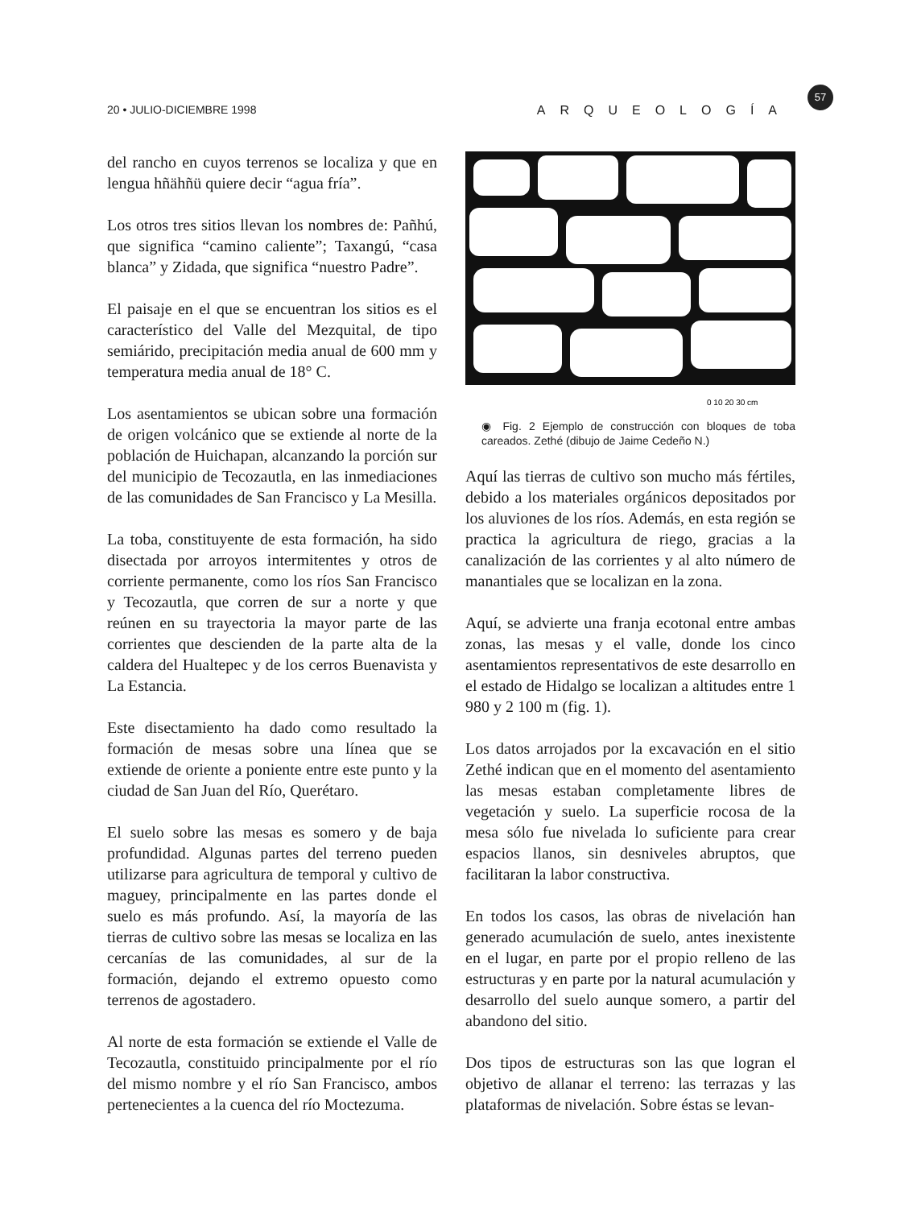20 • JULIO-DICIEMBRE 1998 ARQUEOLOGÍA
57
del rancho en cuyos terrenos se localiza y que en lengua hñähñü quiere decir “agua fría”.
Los otros tres sitios llevan los nombres de: Pañhú, que significa “camino caliente”; Taxangú, “casa blanca” y Zidada, que significa “nuestro Padre”.
El paisaje en el que se encuentran los sitios es el característico del Valle del Mezquital, de tipo semiárido, precipitación media anual de 600 mm y temperatura media anual de 18° C.
Los asentamientos se ubican sobre una formación de origen volcánico que se extiende al norte de la población de Huichapan, alcanzando la porción sur del municipio de Tecozautla, en las inmediaciones de las comunidades de San Francisco y La Mesilla.
La toba, constituyente de esta formación, ha sido disectada por arroyos intermitentes y otros de corriente permanente, como los ríos San Francisco y Tecozautla, que corren de sur a norte y que reúnen en su trayectoria la mayor parte de las corrientes que descienden de la parte alta de la caldera del Hualtepec y de los cerros Buenavista y La Estancia.
Este disectamiento ha dado como resultado la formación de mesas sobre una línea que se extiende de oriente a poniente entre este punto y la ciudad de San Juan del Río, Querétaro.
El suelo sobre las mesas es somero y de baja profundidad. Algunas partes del terreno pueden utilizarse para agricultura de temporal y cultivo de maguey, principalmente en las partes donde el suelo es más profundo. Así, la mayoría de las tierras de cultivo sobre las mesas se localiza en las cercanías de las comunidades, al sur de la formación, dejando el extremo opuesto como terrenos de agostadero.
Al norte de esta formación se extiende el Valle de Tecozautla, constituido principalmente por el río del mismo nombre y el río San Francisco, ambos pertenecientes a la cuenca del río Moctezuma.
0 10 20 30 cm
◉ Fig. 2 Ejemplo de construcción con bloques de toba careados. Zethé (dibujo de Jaime Cedeño N.)
Aquí las tierras de cultivo son mucho más fértiles, debido a los materiales orgánicos depositados por los aluviones de los ríos. Además, en esta región se practica la agricultura de riego, gracias a la canalización de las corrientes y al alto número de manantiales que se localizan en la zona.
Aquí, se advierte una franja ecotonal entre ambas zonas, las mesas y el valle, donde los cinco asentamientos representativos de este desarrollo en el estado de Hidalgo se localizan a altitudes entre 1 980 y 2 100 m (fig. 1).
Los datos arrojados por la excavación en el sitio Zethé indican que en el momento del asentamiento las mesas estaban completamente libres de vegetación y suelo. La superficie rocosa de la mesa sólo fue nivelada lo suficiente para crear espacios llanos, sin desniveles abruptos, que facilitaran la labor constructiva.
En todos los casos, las obras de nivelación han generado acumulación de suelo, antes inexistente en el lugar, en parte por el propio relleno de las estructuras y en parte por la natural acumulación y desarrollo del suelo aunque somero, a partir del abandono del sitio.
Dos tipos de estructuras son las que logran el objetivo de allanar el terreno: las terrazas y las plataformas de nivelación. Sobre éstas se levan-